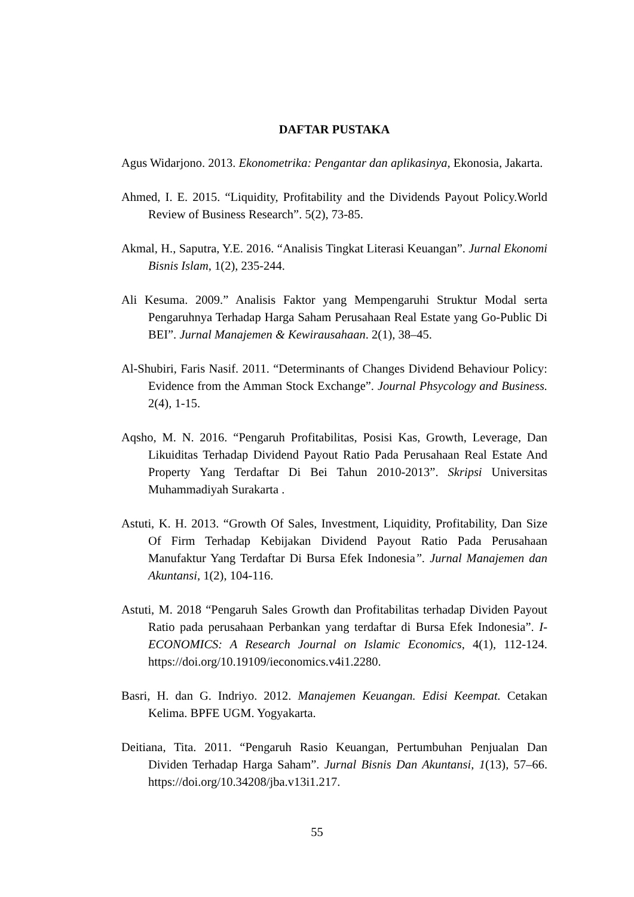DAFTAR PUSTAKA
Agus Widarjono. 2013. Ekonometrika: Pengantar dan aplikasinya, Ekonosia, Jakarta.
Ahmed, I. E. 2015. “Liquidity, Profitability and the Dividends Payout Policy.World Review of Business Research”. 5(2), 73-85.
Akmal, H., Saputra, Y.E. 2016. “Analisis Tingkat Literasi Keuangan”. Jurnal Ekonomi Bisnis Islam, 1(2), 235-244.
Ali Kesuma. 2009.” Analisis Faktor yang Mempengaruhi Struktur Modal serta Pengaruhnya Terhadap Harga Saham Perusahaan Real Estate yang Go-Public Di BEI”. Jurnal Manajemen & Kewirausahaan. 2(1), 38–45.
Al-Shubiri, Faris Nasif. 2011. “Determinants of Changes Dividend Behaviour Policy: Evidence from the Amman Stock Exchange”. Journal Phsycology and Business. 2(4), 1-15.
Aqsho, M. N. 2016. “Pengaruh Profitabilitas, Posisi Kas, Growth, Leverage, Dan Likuiditas Terhadap Dividend Payout Ratio Pada Perusahaan Real Estate And Property Yang Terdaftar Di Bei Tahun 2010-2013”. Skripsi Universitas Muhammadiyah Surakarta .
Astuti, K. H. 2013. “Growth Of Sales, Investment, Liquidity, Profitability, Dan Size Of Firm Terhadap Kebijakan Dividend Payout Ratio Pada Perusahaan Manufaktur Yang Terdaftar Di Bursa Efek Indonesia”. Jurnal Manajemen dan Akuntansi, 1(2), 104-116.
Astuti, M. 2018 “Pengaruh Sales Growth dan Profitabilitas terhadap Dividen Payout Ratio pada perusahaan Perbankan yang terdaftar di Bursa Efek Indonesia”. I-ECONOMICS: A Research Journal on Islamic Economics, 4(1), 112-124. https://doi.org/10.19109/ieconomics.v4i1.2280.
Basri, H. dan G. Indriyo. 2012. Manajemen Keuangan. Edisi Keempat. Cetakan Kelima. BPFE UGM. Yogyakarta.
Deitiana, Tita. 2011. “Pengaruh Rasio Keuangan, Pertumbuhan Penjualan Dan Dividen Terhadap Harga Saham”. Jurnal Bisnis Dan Akuntansi, 1(13), 57–66. https://doi.org/10.34208/jba.v13i1.217.
55